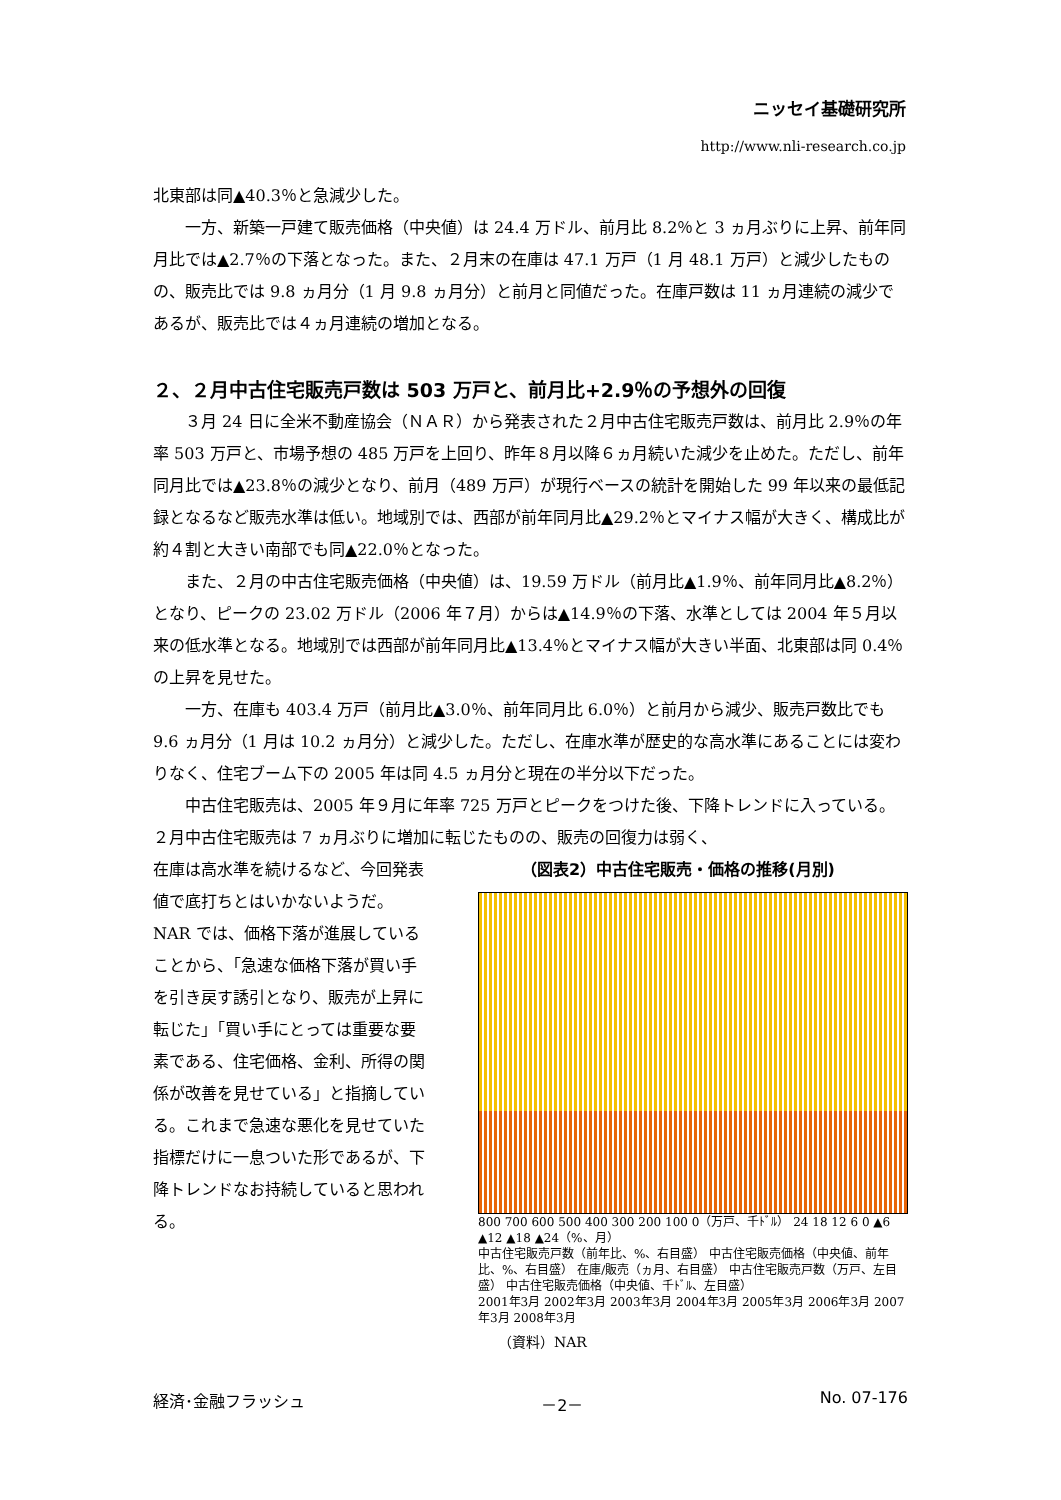ニッセイ基礎研究所
http://www.nli-research.co.jp
北東部は同▲40.3％と急減少した。
一方、新築一戸建て販売価格（中央値）は 24.4 万ドル、前月比 8.2％と 3 ヵ月ぶりに上昇、前年同月比では▲2.7％の下落となった。また、２月末の在庫は 47.1 万戸（1 月 48.1 万戸）と減少したものの、販売比では 9.8 ヵ月分（1 月 9.8 ヵ月分）と前月と同値だった。在庫戸数は 11 ヵ月連続の減少であるが、販売比では４ヵ月連続の増加となる。
２、２月中古住宅販売戸数は 503 万戸と、前月比+2.9％の予想外の回復
３月 24 日に全米不動産協会（ＮＡＲ）から発表された２月中古住宅販売戸数は、前月比 2.9％の年率 503 万戸と、市場予想の 485 万戸を上回り、昨年８月以降６ヵ月続いた減少を止めた。ただし、前年同月比では▲23.8％の減少となり、前月（489 万戸）が現行ベースの統計を開始した 99 年以来の最低記録となるなど販売水準は低い。地域別では、西部が前年同月比▲29.2％とマイナス幅が大きく、構成比が約４割と大きい南部でも同▲22.0％となった。
また、２月の中古住宅販売価格（中央値）は、19.59 万ドル（前月比▲1.9％、前年同月比▲8.2％）となり、ピークの 23.02 万ドル（2006 年７月）からは▲14.9％の下落、水準としては 2004 年５月以来の低水準となる。地域別では西部が前年同月比▲13.4％とマイナス幅が大きい半面、北東部は同 0.4％の上昇を見せた。
一方、在庫も 403.4 万戸（前月比▲3.0％、前年同月比 6.0％）と前月から減少、販売戸数比でも 9.6 ヵ月分（1 月は 10.2 ヵ月分）と減少した。ただし、在庫水準が歴史的な高水準にあることには変わりなく、住宅ブーム下の 2005 年は同 4.5 ヵ月分と現在の半分以下だった。
中古住宅販売は、2005 年９月に年率 725 万戸とピークをつけた後、下降トレンドに入っている。２月中古住宅販売は 7 ヵ月ぶりに増加に転じたものの、販売の回復力は弱く、
在庫は高水準を続けるなど、今回発表値で底打ちとはいかないようだ。NAR では、価格下落が進展していることから、「急速な価格下落が買い手を引き戻す誘引となり、販売が上昇に転じた」「買い手にとっては重要な要素である、住宅価格、金利、所得の関係が改善を見せている」と指摘している。これまで急速な悪化を見せていた指標だけに一息ついた形であるが、下降トレンドなお持続していると思われる。
（図表2）中古住宅販売・価格の推移(月別)
800 700 600 500 400 300 200 100 0（万戸、千ﾄﾞﾙ） 24 18 12 6 0 ▲6 ▲12 ▲18 ▲24（%、月）
中古住宅販売戸数（前年比、%、右目盛） 中古住宅販売価格（中央値、前年比、%、右目盛） 在庫/販売（ヵ月、右目盛） 中古住宅販売戸数（万戸、左目盛） 中古住宅販売価格（中央値、千ﾄﾞﾙ、左目盛）
2001年3月 2002年3月 2003年3月 2004年3月 2005年3月 2006年3月 2007年3月 2008年3月
（資料）NAR
経済･金融フラッシュ －2－ No. 07-176